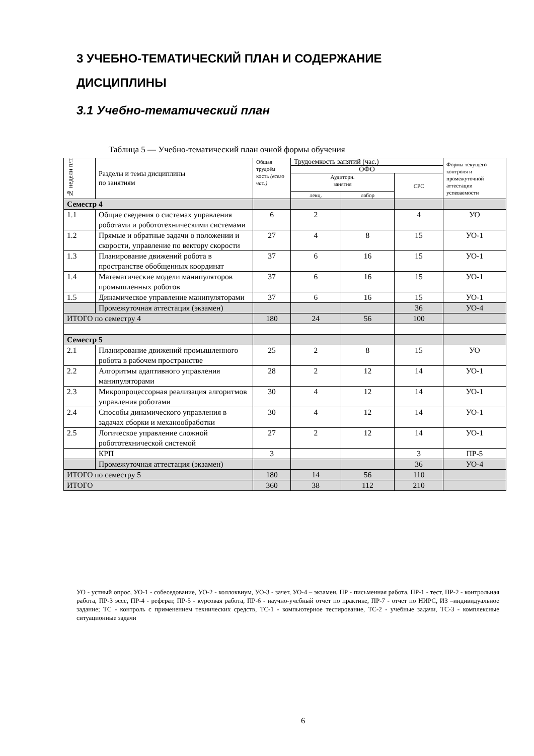3 УЧЕБНО-ТЕМАТИЧЕСКИЙ ПЛАН И СОДЕРЖАНИЕ
ДИСЦИПЛИНЫ
3.1 Учебно-тематический план
Таблица 5 — Учебно-тематический план очной формы обучения
| № недели п/п | Разделы и темы дисциплины по занятиям | Общая трудоём кость (всего час.) | Трудоемкость занятий (час.) | | | Формы текущего контроля и промежуточной аттестации успеваемости |
| --- | --- | --- | --- | --- | --- | --- |
| | | | ОФО | | | |
| | | | Аудиторн. занятия | | СРС | |
| | | | лекц. | лабор | | |
| Семестр 4 | | | | | | |
| 1.1 | Общие сведения о системах управления роботами и робототехническими системами | 6 | 2 | | 4 | УО |
| 1.2 | Прямые и обратные задачи о положении и скорости, управление по вектору скорости | 27 | 4 | 8 | 15 | УО-1 |
| 1.3 | Планирование движений робота в пространстве обобщенных координат | 37 | 6 | 16 | 15 | УО-1 |
| 1.4 | Математические модели манипуляторов промышленных роботов | 37 | 6 | 16 | 15 | УО-1 |
| 1.5 | Динамическое управление манипуляторами | 37 | 6 | 16 | 15 | УО-1 |
| | Промежуточная аттестация (экзамен) | | | | 36 | УО-4 |
| ИТОГО по семестру 4 | | 180 | 24 | 56 | 100 | |
| Семестр 5 | | | | | | |
| 2.1 | Планирование движений промышленного робота в рабочем пространстве | 25 | 2 | 8 | 15 | УО |
| 2.2 | Алгоритмы адаптивного управления манипуляторами | 28 | 2 | 12 | 14 | УО-1 |
| 2.3 | Микропроцессорная реализация алгоритмов управления роботами | 30 | 4 | 12 | 14 | УО-1 |
| 2.4 | Способы динамического управления в задачах сборки и механообработки | 30 | 4 | 12 | 14 | УО-1 |
| 2.5 | Логическое управление сложной робототехнической системой | 27 | 2 | 12 | 14 | УО-1 |
| | КРП | 3 | | | 3 | ПР-5 |
| | Промежуточная аттестация (экзамен) | | | | 36 | УО-4 |
| ИТОГО по семестру 5 | | 180 | 14 | 56 | 110 | |
| ИТОГО | | 360 | 38 | 112 | 210 | |
УО - устный опрос, УО-1 - собеседование, УО-2 - коллоквиум, УО-3 - зачет, УО-4 – экзамен, ПР - письменная работа, ПР-1 - тест, ПР-2 - контрольная работа, ПР-3 эссе, ПР-4 - реферат, ПР-5 - курсовая работа, ПР-6 - научно-учебный отчет по практике, ПР-7 - отчет по НИРС, ИЗ –индивидуальное задание; ТС - контроль с применением технических средств, ТС-1 - компьютерное тестирование, ТС-2 - учебные задачи, ТС-3 - комплексные ситуационные задачи
6